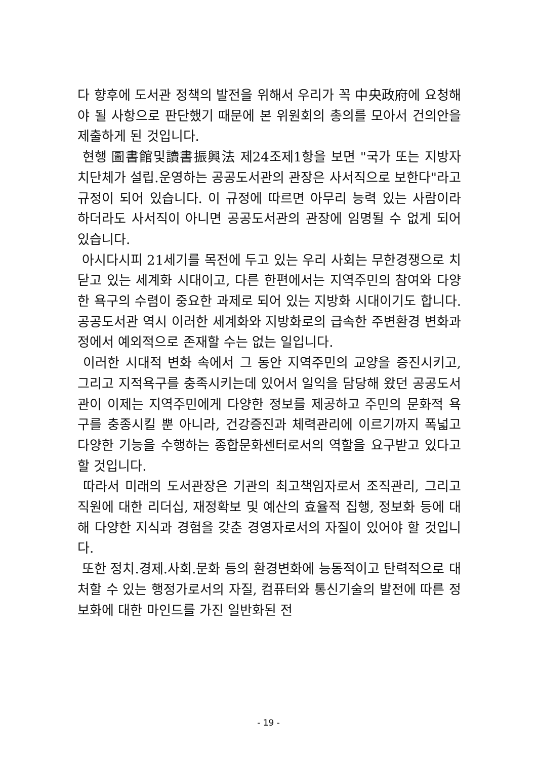다 향후에 도서관 정책의 발전을 위해서 우리가 꼭 中央政府에 요청해야 될 사항으로 판단했기 때문에 본 위원회의 총의를 모아서 건의안을 제출하게 된 것입니다.
현행 圖書館및讀書振興法 제24조제1항을 보면 "국가 또는 지방자치단체가 설립.운영하는 공공도서관의 관장은 사서직으로 보한다"라고 규정이 되어 있습니다. 이 규정에 따르면 아무리 능력 있는 사람이라 하더라도 사서직이 아니면 공공도서관의 관장에 임명될 수 없게 되어 있습니다.
아시다시피 21세기를 목전에 두고 있는 우리 사회는 무한경쟁으로 치닫고 있는 세계화 시대이고, 다른 한편에서는 지역주민의 참여와 다양한 욕구의 수렴이 중요한 과제로 되어 있는 지방화 시대이기도 합니다. 공공도서관 역시 이러한 세계화와 지방화로의 급속한 주변환경 변화과정에서 예외적으로 존재할 수는 없는 일입니다.
이러한 시대적 변화 속에서 그 동안 지역주민의 교양을 증진시키고, 그리고 지적욕구를 충족시키는데 있어서 일익을 담당해 왔던 공공도서관이 이제는 지역주민에게 다양한 정보를 제공하고 주민의 문화적 욕구를 충종시킬 뿐 아니라, 건강증진과 체력관리에 이르기까지 폭넓고 다양한 기능을 수행하는 종합문화센터로서의 역할을 요구받고 있다고 할 것입니다.
따라서 미래의 도서관장은 기관의 최고책임자로서 조직관리, 그리고 직원에 대한 리더십, 재정확보 및 예산의 효율적 집행, 정보화 등에 대해 다양한 지식과 경험을 갖춘 경영자로서의 자질이 있어야 할 것입니다.
또한 정치.경제.사회.문화 등의 환경변화에 능동적이고 탄력적으로 대처할 수 있는 행정가로서의 자질, 컴퓨터와 통신기술의 발전에 따른 정보화에 대한 마인드를 가진 일반화된 전
- 19 -